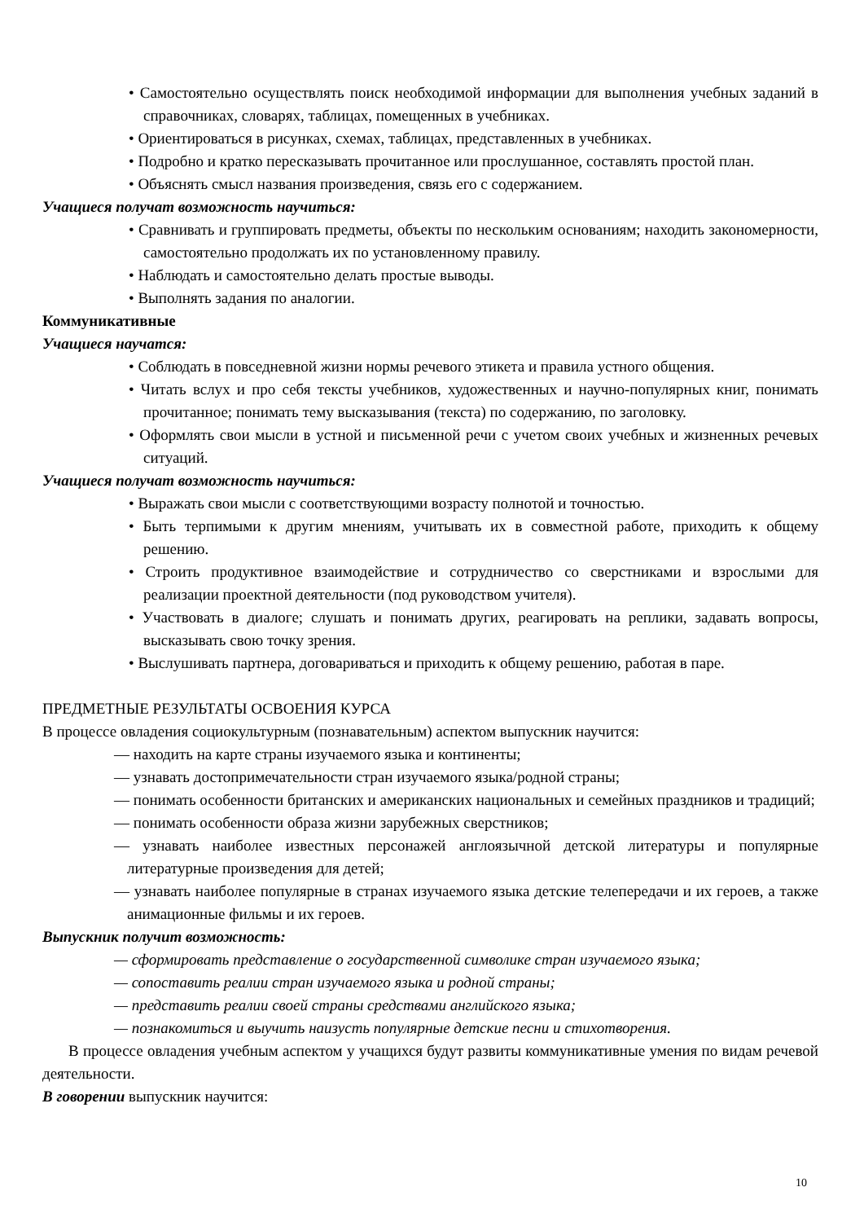• Самостоятельно осуществлять поиск необходимой информации для выполнения учебных заданий в справочниках, словарях, таблицах, помещенных в учебниках.
• Ориентироваться в рисунках, схемах, таблицах, представленных в учебниках.
• Подробно и кратко пересказывать прочитанное или прослушанное, составлять простой план.
• Объяснять смысл названия произведения, связь его с содержанием.
Учащиеся получат возможность научиться:
• Сравнивать и группировать предметы, объекты по нескольким основаниям; находить закономерности, самостоятельно продолжать их по установленному правилу.
• Наблюдать и самостоятельно делать простые выводы.
• Выполнять задания по аналогии.
Коммуникативные
Учащиеся научатся:
• Соблюдать в повседневной жизни нормы речевого этикета и правила устного общения.
• Читать вслух и про себя тексты учебников, художественных и научно-популярных книг, понимать прочитанное; понимать тему высказывания (текста) по содержанию, по заголовку.
• Оформлять свои мысли в устной и письменной речи с учетом своих учебных и жизненных речевых ситуаций.
Учащиеся получат возможность научиться:
• Выражать свои мысли с соответствующими возрасту полнотой и точностью.
• Быть терпимыми к другим мнениям, учитывать их в совместной работе, приходить к общему решению.
• Строить продуктивное взаимодействие и сотрудничество со сверстниками и взрослыми для реализации проектной деятельности (под руководством учителя).
• Участвовать в диалоге; слушать и понимать других, реагировать на реплики, задавать вопросы, высказывать свою точку зрения.
• Выслушивать партнера, договариваться и приходить к общему решению, работая в паре.
ПРЕДМЕТНЫЕ РЕЗУЛЬТАТЫ ОСВОЕНИЯ КУРСА
В процессе овладения социокультурным (познавательным) аспектом выпускник научится:
— находить на карте страны изучаемого языка и континенты;
— узнавать достопримечательности стран изучаемого языка/родной страны;
— понимать особенности британских и американских национальных и семейных праздников и традиций;
— понимать особенности образа жизни зарубежных сверстников;
— узнавать наиболее известных персонажей англоязычной детской литературы и популярные литературные произведения для детей;
— узнавать наиболее популярные в странах изучаемого языка детские телепередачи и их героев, а также анимационные фильмы и их героев.
Выпускник получит возможность:
— сформировать представление о государственной символике стран изучаемого языка;
— сопоставить реалии стран изучаемого языка и родной страны;
— представить реалии своей страны средствами английского языка;
— познакомиться и выучить наизусть популярные детские песни и стихотворения.
В процессе овладения учебным аспектом у учащихся будут развиты коммуникативные умения по видам речевой деятельности.
В говорении выпускник научится:
10